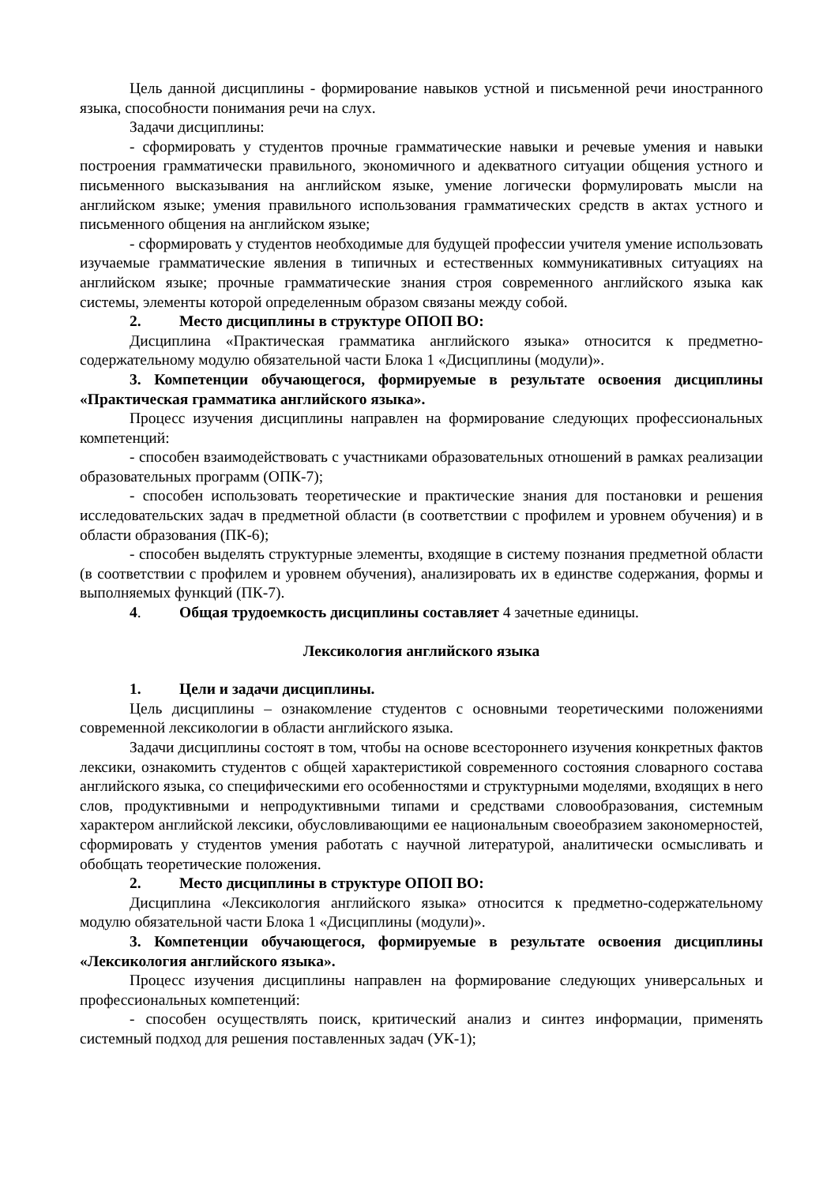Цель данной дисциплины - формирование навыков устной и письменной речи иностранного языка, способности понимания речи на слух.
Задачи дисциплины:
- сформировать у студентов прочные грамматические навыки и речевые умения и навыки построения грамматически правильного, экономичного и адекватного ситуации общения устного и письменного высказывания на английском языке, умение логически формулировать мысли на английском языке; умения правильного использования грамматических средств в актах устного и письменного общения на английском языке;
- сформировать у студентов необходимые для будущей профессии учителя умение использовать изучаемые грамматические явления в типичных и естественных коммуникативных ситуациях на английском языке; прочные грамматические знания строя современного английского языка как системы, элементы которой определенным образом связаны между собой.
2. Место дисциплины в структуре ОПОП ВО:
Дисциплина «Практическая грамматика английского языка» относится к предметно-содержательному модулю обязательной части Блока 1 «Дисциплины (модули)».
3. Компетенции обучающегося, формируемые в результате освоения дисциплины «Практическая грамматика английского языка».
Процесс изучения дисциплины направлен на формирование следующих профессиональных компетенций:
- способен взаимодействовать с участниками образовательных отношений в рамках реализации образовательных программ (ОПК-7);
- способен использовать теоретические и практические знания для постановки и решения исследовательских задач в предметной области (в соответствии с профилем и уровнем обучения) и в области образования (ПК-6);
- способен выделять структурные элементы, входящие в систему познания предметной области (в соответствии с профилем и уровнем обучения), анализировать их в единстве содержания, формы и выполняемых функций (ПК-7).
4. Общая трудоемкость дисциплины составляет 4 зачетные единицы.
Лексикология английского языка
1. Цели и задачи дисциплины.
Цель дисциплины – ознакомление студентов с основными теоретическими положениями современной лексикологии в области английского языка.
Задачи дисциплины состоят в том, чтобы на основе всестороннего изучения конкретных фактов лексики, ознакомить студентов с общей характеристикой современного состояния словарного состава английского языка, со специфическими его особенностями и структурными моделями, входящих в него слов, продуктивными и непродуктивными типами и средствами словообразования, системным характером английской лексики, обусловливающими ее национальным своеобразием закономерностей, сформировать у студентов умения работать с научной литературой, аналитически осмысливать и обобщать теоретические положения.
2. Место дисциплины в структуре ОПОП ВО:
Дисциплина «Лексикология английского языка» относится к предметно-содержательному модулю обязательной части Блока 1 «Дисциплины (модули)».
3. Компетенции обучающегося, формируемые в результате освоения дисциплины «Лексикология английского языка».
Процесс изучения дисциплины направлен на формирование следующих универсальных и профессиональных компетенций:
- способен осуществлять поиск, критический анализ и синтез информации, применять системный подход для решения поставленных задач (УК-1);